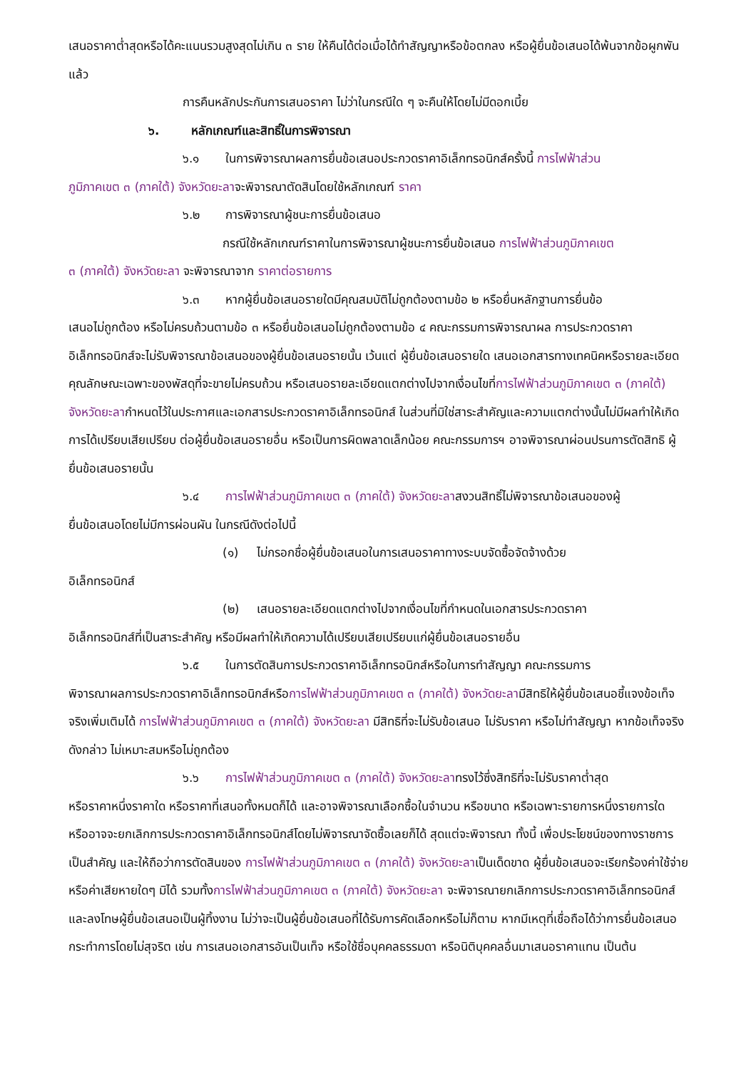เสนอราคาต่ำสุดหรือได้คะแนนรวมสูงสุดไม่เกิน ๓ ราย ให้คืนได้ต่อเมื่อได้ทำสัญญาหรือข้อตกลง หรือผู้ยื่นข้อเสนอได้พ้นจากข้อผูกพันแล้ว
การคืนหลักประกันการเสนอราคา ไม่ว่าในกรณีใด ๆ จะคืนให้โดยไม่มีดอกเบี้ย
๖. หลักเกณฑ์และสิทธิ์ในการพิจารณา
๖.๑ ในการพิจารณาผลการยื่นข้อเสนอประกวดราคาอิเล็กทรอนิกส์ครั้งนี้ การไฟฟ้าส่วน
ภูมิภาคเขต ๓ (ภาคใต้) จังหวัดยะลาจะพิจารณาตัดสินโดยใช้หลักเกณฑ์ ราคา
๖.๒ การพิจารณาผู้ชนะการยื่นข้อเสนอ
กรณีใช้หลักเกณฑ์ราคาในการพิจารณาผู้ชนะการยื่นข้อเสนอ การไฟฟ้าส่วนภูมิภาคเขต
๓ (ภาคใต้) จังหวัดยะลา จะพิจารณาจาก ราคาต่อรายการ
๖.๓ หากผู้ยื่นข้อเสนอรายใดมีคุณสมบัติไม่ถูกต้องตามข้อ ๒ หรือยื่นหลักฐานการยื่นข้อ
เสนอไม่ถูกต้อง หรือไม่ครบถ้วนตามข้อ ๓ หรือยื่นข้อเสนอไม่ถูกต้องตามข้อ ๔ คณะกรรมการพิจารณาผล การประกวดราคาอิเล็กทรอนิกส์จะไม่รับพิจารณาข้อเสนอของผู้ยื่นข้อเสนอรายนั้น เว้นแต่ ผู้ยื่นข้อเสนอรายใด เสนอเอกสารทางเทคนิคหรือรายละเอียดคุณลักษณะเฉพาะของพัสดุที่จะขายไม่ครบถ้วน หรือเสนอรายละเอียดแตกต่างไปจากเงื่อนไขที่การไฟฟ้าส่วนภูมิภาคเขต ๓ (ภาคใต้) จังหวัดยะลากำหนดไว้ในประกาศและเอกสารประกวดราคาอิเล็กทรอนิกส์ ในส่วนที่มิใช่สาระสำคัญและความแตกต่างนั้นไม่มีผลทำให้เกิดการได้เปรียบเสียเปรียบ ต่อผู้ยื่นข้อเสนอรายอื่น หรือเป็นการผิดพลาดเล็กน้อย คณะกรรมการฯ อาจพิจารณาผ่อนปรนการตัดสิทธิ ผู้ยื่นข้อเสนอรายนั้น
๖.๔ การไฟฟ้าส่วนภูมิภาคเขต ๓ (ภาคใต้) จังหวัดยะลาสงวนสิทธิ์ไม่พิจารณาข้อเสนอของผู้
ยื่นข้อเสนอโดยไม่มีการผ่อนผัน ในกรณีดังต่อไปนี้
(๑) ไม่กรอกชื่อผู้ยื่นข้อเสนอในการเสนอราคาทางระบบจัดซื้อจัดจ้างด้วย
อิเล็กทรอนิกส์
(๒) เสนอรายละเอียดแตกต่างไปจากเงื่อนไขที่กำหนดในเอกสารประกวดราคา
อิเล็กทรอนิกส์ที่เป็นสาระสำคัญ หรือมีผลทำให้เกิดความได้เปรียบเสียเปรียบแก่ผู้ยื่นข้อเสนอรายอื่น
๖.๕ ในการตัดสินการประกวดราคาอิเล็กทรอนิกส์หรือในการทำสัญญา คณะกรรมการ
พิจารณาผลการประกวดราคาอิเล็กทรอนิกส์หรือการไฟฟ้าส่วนภูมิภาคเขต ๓ (ภาคใต้) จังหวัดยะลามีสิทธิให้ผู้ยื่นข้อเสนอชี้แจงข้อเท็จจริงเพิ่มเติมได้ การไฟฟ้าส่วนภูมิภาคเขต ๓ (ภาคใต้) จังหวัดยะลา มีสิทธิที่จะไม่รับข้อเสนอ ไม่รับราคา หรือไม่ทำสัญญา หากข้อเท็จจริงดังกล่าว ไม่เหมาะสมหรือไม่ถูกต้อง
๖.๖ การไฟฟ้าส่วนภูมิภาคเขต ๓ (ภาคใต้) จังหวัดยะลาทรงไว้ซึ่งสิทธิที่จะไม่รับราคาต่ำสุด
หรือราคาหนึ่งราคาใด หรือราคาที่เสนอทั้งหมดก็ได้ และอาจพิจารณาเลือกซื้อในจำนวน หรือขนาด หรือเฉพาะรายการหนึ่งรายการใด หรืออาจจะยกเลิกการประกวดราคาอิเล็กทรอนิกส์โดยไม่พิจารณาจัดซื้อเลยก็ได้ สุดแต่จะพิจารณา ทั้งนี้ เพื่อประโยชน์ของทางราชการเป็นสำคัญ และให้ถือว่าการตัดสินของ การไฟฟ้าส่วนภูมิภาคเขต ๓ (ภาคใต้) จังหวัดยะลาเป็นเด็ดขาด ผู้ยื่นข้อเสนอจะเรียกร้องค่าใช้จ่าย หรือค่าเสียหายใดๆ มิได้ รวมทั้งการไฟฟ้าส่วนภูมิภาคเขต ๓ (ภาคใต้) จังหวัดยะลา จะพิจารณายกเลิกการประกวดราคาอิเล็กทรอนิกส์และลงโทษผู้ยื่นข้อเสนอเป็นผู้ทิ้งงาน ไม่ว่าจะเป็นผู้ยื่นข้อเสนอที่ได้รับการคัดเลือกหรือไม่ก็ตาม หากมีเหตุที่เชื่อถือได้ว่าการยื่นข้อเสนอกระทำการโดยไม่สุจริต เช่น การเสนอเอกสารอันเป็นเท็จ หรือใช้ชื่อบุคคลธรรมดา หรือนิติบุคคลอื่นมาเสนอราคาแทน เป็นต้น